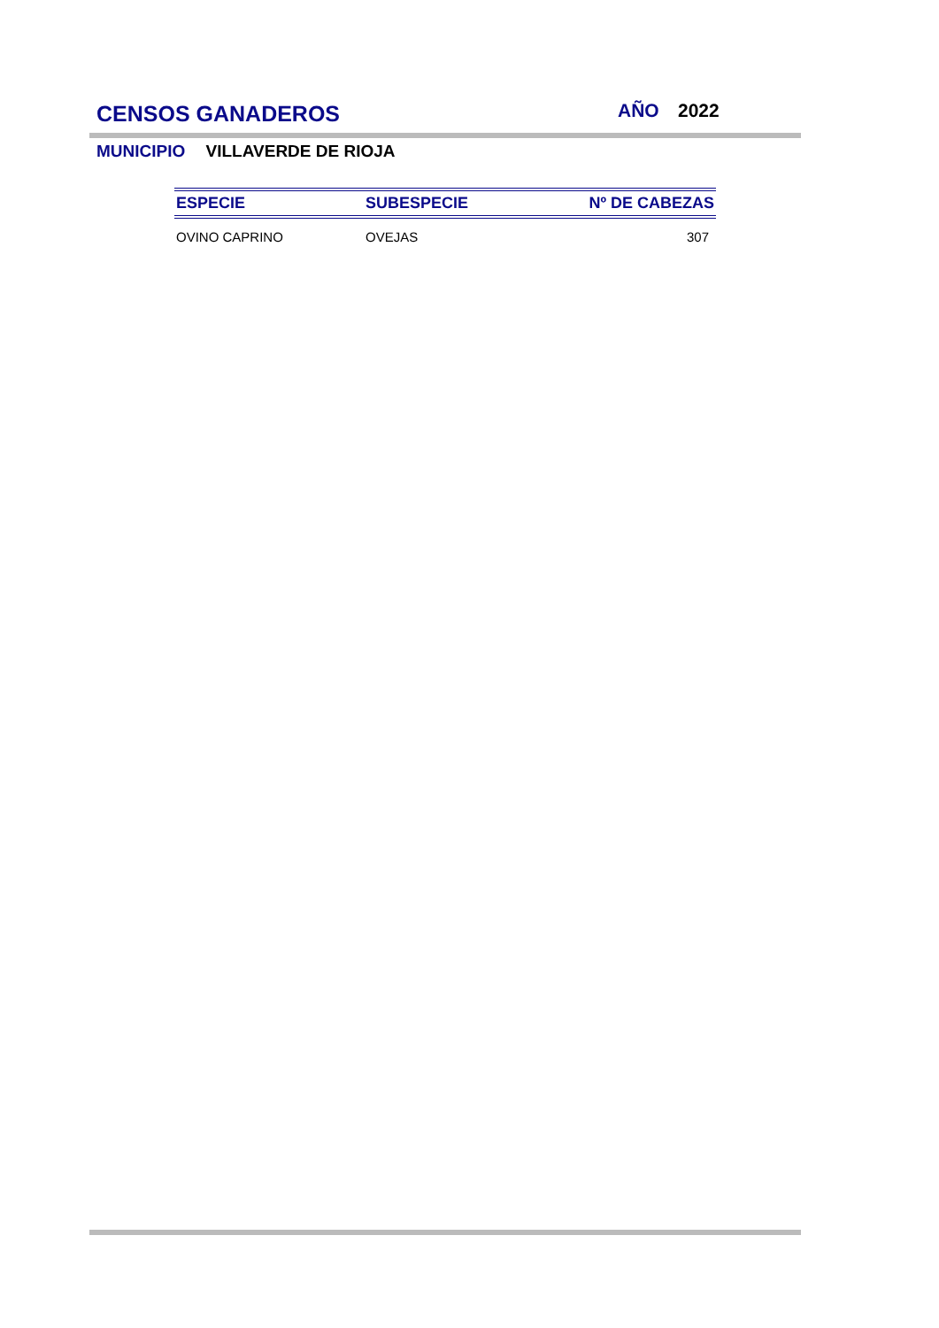CENSOS GANADEROS AÑO 2022
MUNICIPIO VILLAVERDE DE RIOJA
| ESPECIE | SUBESPECIE | Nº DE CABEZAS |
| --- | --- | --- |
| OVINO CAPRINO | OVEJAS | 307 |